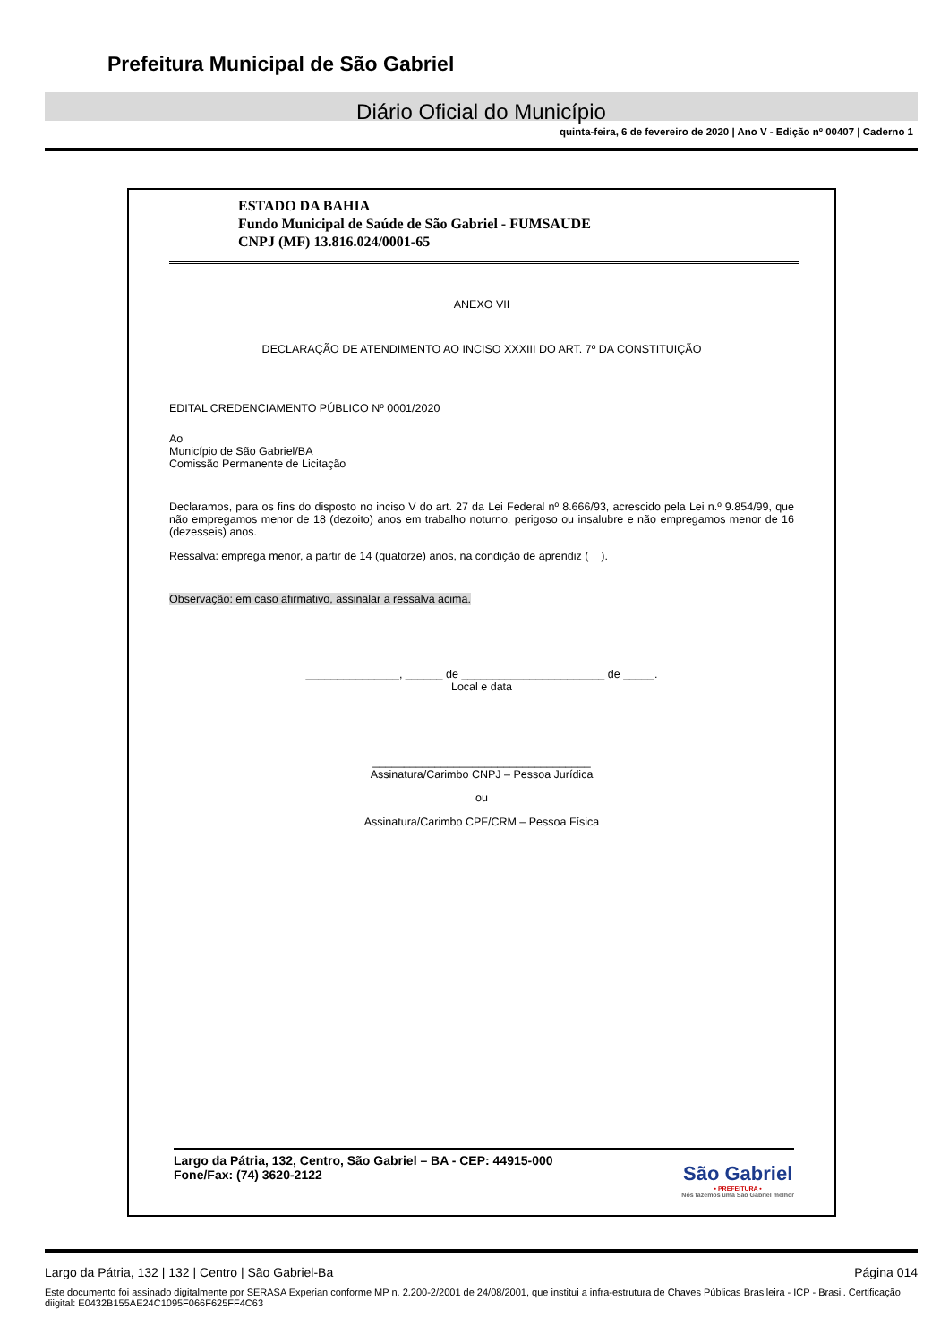Prefeitura Municipal de São Gabriel
Diário Oficial do Município
quinta-feira, 6 de fevereiro de 2020 | Ano V - Edição nº 00407 | Caderno 1
ESTADO DA BAHIA
Fundo Municipal de Saúde de São Gabriel - FUMSAUDE
CNPJ (MF) 13.816.024/0001-65
ANEXO VII
DECLARAÇÃO DE ATENDIMENTO AO INCISO XXXIII DO ART. 7º DA CONSTITUIÇÃO
EDITAL CREDENCIAMENTO PÚBLICO Nº 0001/2020
Ao
Município de São Gabriel/BA
Comissão Permanente de Licitação
Declaramos, para os fins do disposto no inciso V do art. 27 da Lei Federal nº 8.666/93, acrescido pela Lei n.º 9.854/99, que não empregamos menor de 18 (dezoito) anos em trabalho noturno, perigoso ou insalubre e não empregamos menor de 16 (dezesseis) anos.
Ressalva: emprega menor, a partir de 14 (quatorze) anos, na condição de aprendiz ( ).
Observação: em caso afirmativo, assinalar a ressalva acima.
_______________, ______ de _______________________ de _____.
Local e data
___________________________________
Assinatura/Carimbo CNPJ – Pessoa Jurídica
ou
Assinatura/Carimbo CPF/CRM – Pessoa Física
Largo da Pátria, 132, Centro, São Gabriel – BA - CEP: 44915-000
Fone/Fax: (74) 3620-2122
São Gabriel
• PREFEITURA •
Nós fazemos uma São Gabriel melhor
Largo da Pátria, 132 | 132 | Centro | São Gabriel-Ba Página 014
Este documento foi assinado digitalmente por SERASA Experian conforme MP n. 2.200-2/2001 de 24/08/2001, que institui a infra-estrutura de Chaves Públicas Brasileira - ICP - Brasil. Certificação diigital: E0432B155AE24C1095F066F625FF4C63